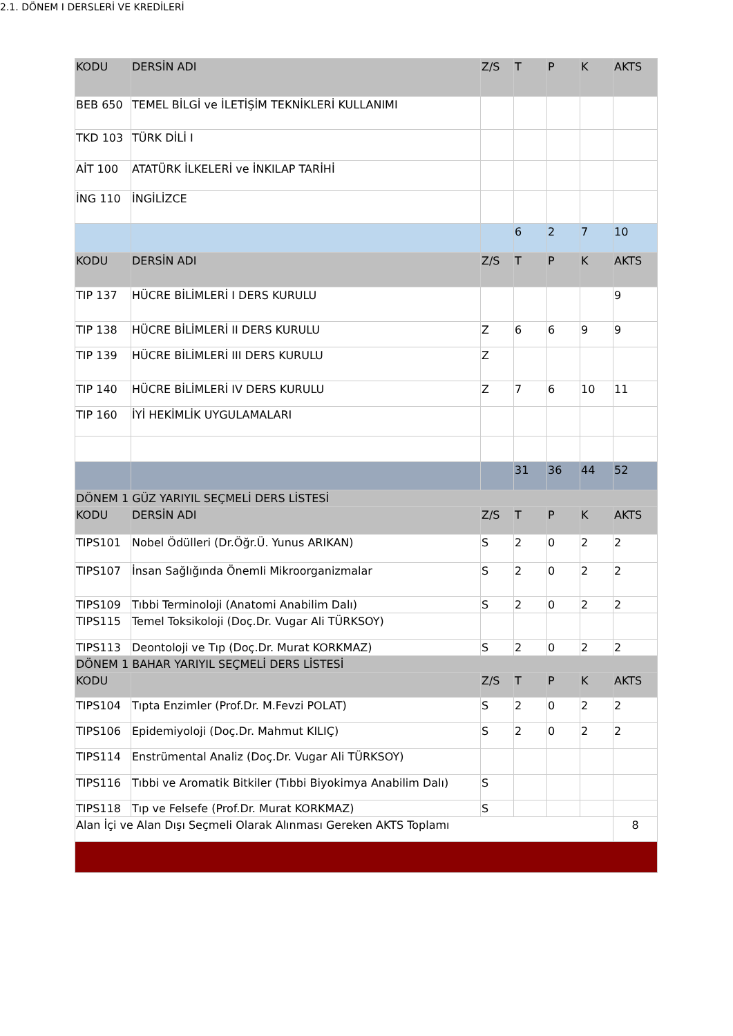2.1. DÖNEM I DERSLERİ VE KREDİLERİ
| KODU | DERSİN ADI | Z/S | T | P | K | AKTS |
| --- | --- | --- | --- | --- | --- | --- |
| BEB 650 | TEMEL BİLGİ ve İLETİŞİM TEKNİKLERİ KULLANIMI | | | | | |
| TKD 103 | TÜRK DİLİ I | | | | | |
| AİT 100 | ATATÜRK İLKELERİ ve İNKILAP TARİHİ | | | | | |
| İNG 110 | İNGİLİZCE | | | | | |
| | | | 6 | 2 | 7 | 10 |
| KODU | DERSİN ADI | Z/S | T | P | K | AKTS |
| TIP 137 | HÜCRE BİLİMLERİ I DERS KURULU | | | | | 9 |
| TIP 138 | HÜCRE BİLİMLERİ II DERS KURULU | Z | 6 | 6 | 9 | 9 |
| TIP 139 | HÜCRE BİLİMLERİ III DERS KURULU | Z | | | | |
| TIP 140 | HÜCRE BİLİMLERİ IV DERS KURULU | Z | 7 | 6 | 10 | 11 |
| TIP 160 | İYİ HEKİMLİK UYGULAMALARI | | | | | |
| | | | 31 | 36 | 44 | 52 |
| DÖNEM 1 GÜZ YARIYIL SEÇMELİ DERS LİSTESİ | | | | | | |
| KODU | DERSİN ADI | Z/S | T | P | K | AKTS |
| TIPS101 | Nobel Ödülleri (Dr.Öğr.Ü. Yunus ARIKAN) | S | 2 | 0 | 2 | 2 |
| TIPS107 | İnsan Sağlığında Önemli Mikroorganizmalar | S | 2 | 0 | 2 | 2 |
| TIPS109 | Tıbbi Terminoloji (Anatomi Anabilim Dalı) | S | 2 | 0 | 2 | 2 |
| TIPS115 | Temel Toksikoloji (Doç.Dr. Vugar Ali TÜRKSOY) | | | | | |
| TIPS113 | Deontoloji ve Tıp (Doç.Dr. Murat KORKMAZ) | S | 2 | 0 | 2 | 2 |
| DÖNEM 1 BAHAR YARIYIL SEÇMELİ DERS LİSTESİ | | | | | | |
| KODU | | Z/S | T | P | K | AKTS |
| TIPS104 | Tıpta Enzimler (Prof.Dr. M.Fevzi POLAT) | S | 2 | 0 | 2 | 2 |
| TIPS106 | Epidemiyoloji (Doç.Dr. Mahmut KILIÇ) | S | 2 | 0 | 2 | 2 |
| TIPS114 | Enstrümental Analiz (Doç.Dr. Vugar Ali TÜRKSOY) | | | | | |
| TIPS116 | Tıbbi ve Aromatik Bitkiler (Tıbbi Biyokimya Anabilim Dalı) | S | | | | |
| TIPS118 | Tıp ve Felsefe (Prof.Dr. Murat KORKMAZ) | S | | | | |
| Alan İçi ve Alan Dışı Seçmeli Olarak Alınması Gereken AKTS Toplamı | | | | | | 8 |